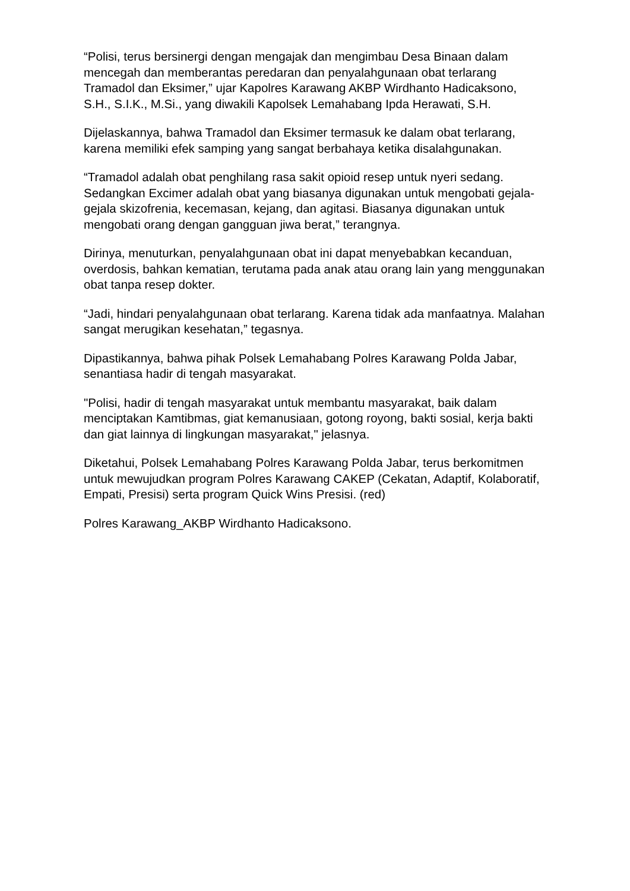“Polisi, terus bersinergi dengan mengajak dan mengimbau Desa Binaan dalam mencegah dan memberantas peredaran dan penyalahgunaan obat terlarang Tramadol dan Eksimer,” ujar Kapolres Karawang AKBP Wirdhanto Hadicaksono, S.H., S.I.K., M.Si., yang diwakili Kapolsek Lemahabang Ipda Herawati, S.H.
Dijelaskannya, bahwa Tramadol dan Eksimer termasuk ke dalam obat terlarang, karena memiliki efek samping yang sangat berbahaya ketika disalahgunakan.
“Tramadol adalah obat penghilang rasa sakit opioid resep untuk nyeri sedang. Sedangkan Excimer adalah obat yang biasanya digunakan untuk mengobati gejala-gejala skizofrenia, kecemasan, kejang, dan agitasi. Biasanya digunakan untuk mengobati orang dengan gangguan jiwa berat,” terangnya.
Dirinya, menuturkan, penyalahgunaan obat ini dapat menyebabkan kecanduan, overdosis, bahkan kematian, terutama pada anak atau orang lain yang menggunakan obat tanpa resep dokter.
“Jadi, hindari penyalahgunaan obat terlarang. Karena tidak ada manfaatnya. Malahan sangat merugikan kesehatan,” tegasnya.
Dipastikannya, bahwa pihak Polsek Lemahabang Polres Karawang Polda Jabar, senantiasa hadir di tengah masyarakat.
"Polisi, hadir di tengah masyarakat untuk membantu masyarakat, baik dalam menciptakan Kamtibmas, giat kemanusiaan, gotong royong, bakti sosial, kerja bakti dan giat lainnya di lingkungan masyarakat," jelasnya.
Diketahui, Polsek Lemahabang Polres Karawang Polda Jabar, terus berkomitmen untuk mewujudkan program Polres Karawang CAKEP (Cekatan, Adaptif, Kolaboratif, Empati, Presisi) serta program Quick Wins Presisi. (red)
Polres Karawang_AKBP Wirdhanto Hadicaksono.